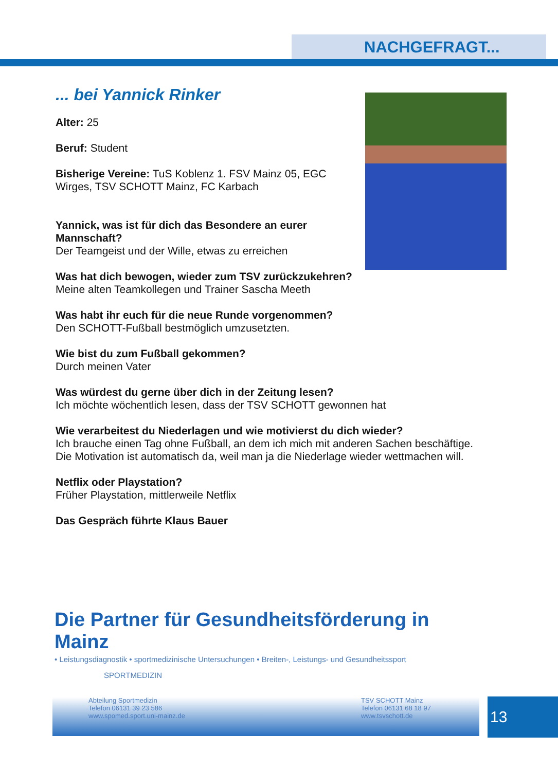NACHGEFRAGT...
... bei Yannick Rinker
Alter: 25
Beruf: Student
Bisherige Vereine: TuS Koblenz 1. FSV Mainz 05, EGC
Wirges, TSV SCHOTT Mainz, FC Karbach
Yannick, was ist für dich das Besondere an eurer
Mannschaft?
Der Teamgeist und der Wille, etwas zu erreichen
Was hat dich bewogen, wieder zum TSV zurückzukehren?
Meine alten Teamkollegen und Trainer Sascha Meeth
Was habt ihr euch für die neue Runde vorgenommen?
Den SCHOTT-Fußball bestmöglich umzusetzten.
Wie bist du zum Fußball gekommen?
Durch meinen Vater
Was würdest du gerne über dich in der Zeitung lesen?
Ich möchte wöchentlich lesen, dass der TSV SCHOTT gewonnen hat
Wie verarbeitest du Niederlagen und wie motivierst du dich wieder?
Ich brauche einen Tag ohne Fußball, an dem ich mich mit anderen Sachen beschäftige.
Die Motivation ist automatisch da, weil man ja die Niederlage wieder wettmachen will.
Netflix oder Playstation?
Früher Playstation, mittlerweile Netflix
Das Gespräch führte Klaus Bauer
Die Partner für Gesundheitsförderung in Mainz
• Leistungsdiagnostik • sportmedizinische Untersuchungen • Breiten-, Leistungs- und Gesundheitssport
SPORTMEDIZIN
Abteilung Sportmedizin
Telefon 06131 39 23 586
www.spomed.sport.uni-mainz.de
TSV SCHOTT Mainz
Telefon 06131 68 18 97
www.tsvschott.de
13